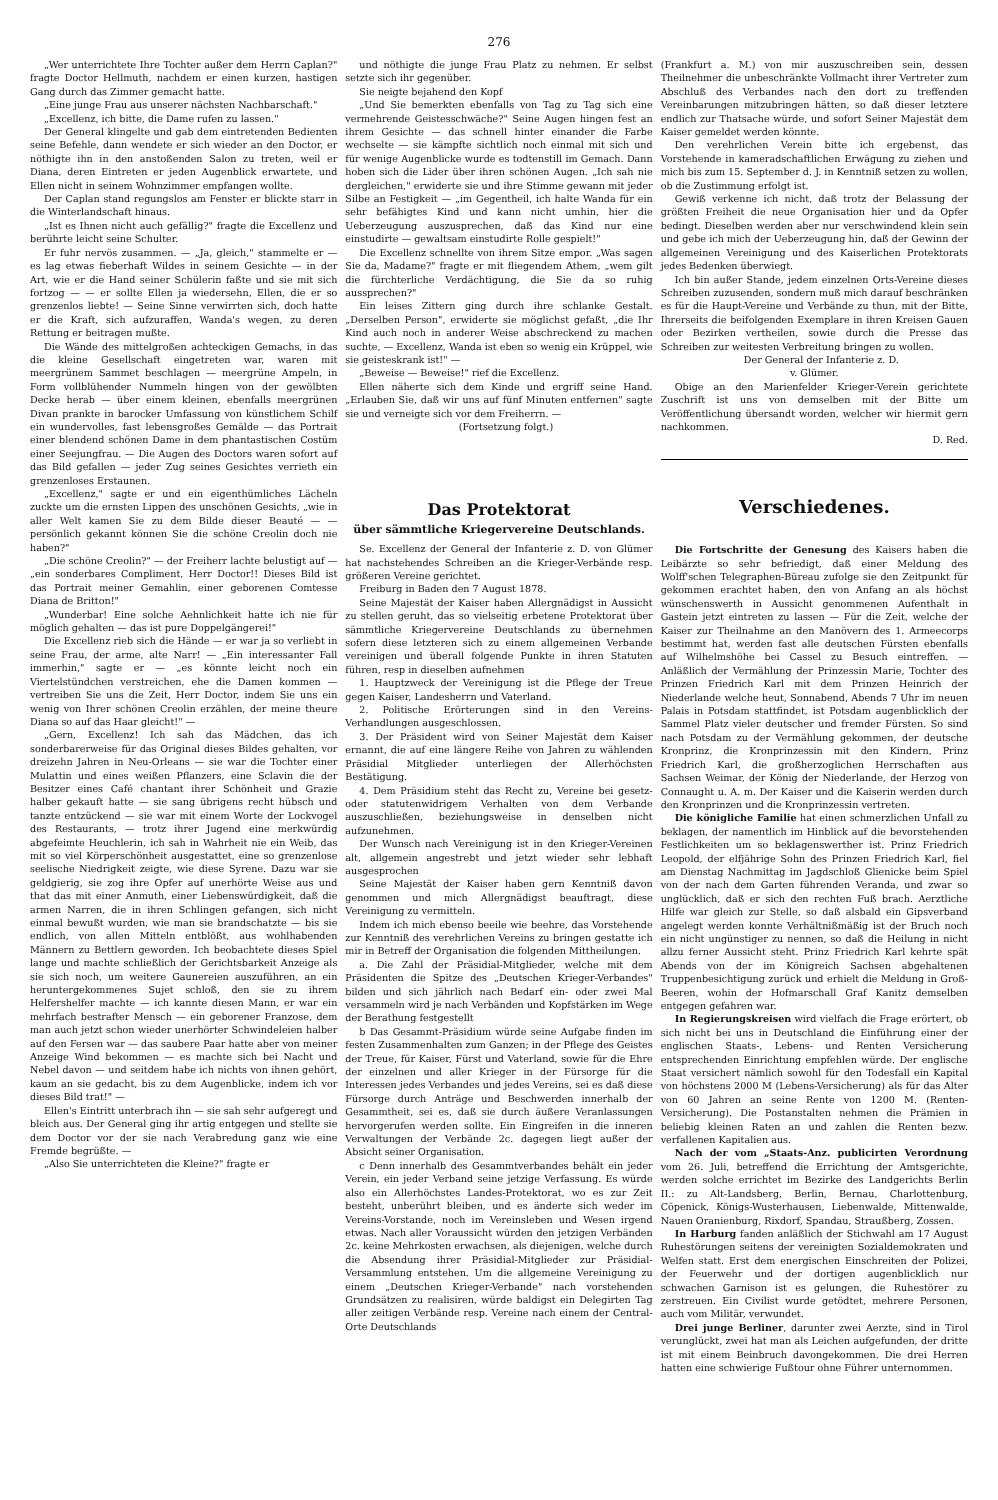276
„Wer unterrichtete Ihre Tochter außer dem Herrn Caplan?" fragte Doctor Hellmuth, nachdem er einen kurzen, hastigen Gang durch das Zimmer gemacht hatte.
„Eine junge Frau aus unserer nächsten Nachbarschaft."
„Excellenz, ich bitte, die Dame rufen zu lassen."
Der General klingelte und gab dem eintretenden Bedienten seine Befehle, dann wendete er sich wieder an den Doctor, er nöthigte ihn in den anstoßenden Salon zu treten, weil er Diana, deren Eintreten er jeden Augenblick erwartete, und Ellen nicht in seinem Wohnzimmer empfangen wollte.
Der Caplan stand regungslos am Fenster er blickte starr in die Winterlandschaft hinaus.
„Ist es Ihnen nicht auch gefällig?" fragte die Excellenz und berührte leicht seine Schulter.
Er fuhr nervös zusammen. — „Ja, gleich," stammelte er — es lag etwas fieberhaft Wildes in seinem Gesichte — in der Art, wie er die Hand seiner Schülerin faßte und sie mit sich fortzog — — er sollte Ellen ja wiedersehn, Ellen, die er so grenzenlos liebte! — Seine Sinne verwirrten sich, doch hatte er die Kraft, sich aufzuraffen, Wanda's wegen, zu deren Rettung er beitragen mußte.
Die Wände des mittelgroßen achteckigen Gemachs, in das die kleine Gesellschaft eingetreten war, waren mit meergrünem Sammet beschlagen — meergrüne Ampeln, in Form vollblühender Nummeln hingen von der gewölbten Decke herab — über einem kleinen, ebenfalls meergrünen Divan prankte in barocker Umfassung von künstlichem Schilf ein wundervolles, fast lebensgroßes Gemälde — das Portrait einer blendend schönen Dame in dem phantastischen Costüm einer Seejungfrau. — Die Augen des Doctors waren sofort auf das Bild gefallen — jeder Zug seines Gesichtes verrieth ein grenzenloses Erstaunen.
„Excellenz," sagte er und ein eigenthümliches Lächeln zuckte um die ernsten Lippen des unschönen Gesichts, „wie in aller Welt kamen Sie zu dem Bilde dieser Beauté — — persönlich gekannt können Sie die schöne Creolin doch nie haben?"
„Die schöne Creolin?" — der Freiherr lachte belustigt auf — „ein sonderbares Compliment, Herr Doctor!! Dieses Bild ist das Portrait meiner Gemahlin, einer geborenen Comtesse Diana de Britton!"
„Wunderbar! Eine solche Aehnlichkeit hatte ich nie für möglich gehalten — das ist pure Doppelgängerei!"
Die Excellenz rieb sich die Hände — er war ja so verliebt in seine Frau, der arme, alte Narr! — „Ein interessanter Fall immerhin," sagte er — „es könnte leicht noch ein Viertelstündchen verstreichen, ehe die Damen kommen — vertreiben Sie uns die Zeit, Herr Doctor, indem Sie uns ein wenig von Ihrer schönen Creolin erzählen, der meine theure Diana so auf das Haar gleicht!" —
„Gern, Excellenz! Ich sah das Mädchen, das ich sonderbarerweise für das Original dieses Bildes gehalten, vor dreizehn Jahren in Neu-Orleans — sie war die Tochter einer Mulattin und eines weißen Pflanzers, eine Sclavin die der Besitzer eines Café chantant ihrer Schönheit und Grazie halber gekauft hatte — sie sang übrigens recht hübsch und tanzte entzückend — sie war mit einem Worte der Lockvogel des Restaurants, — trotz ihrer Jugend eine merkwürdig abgefeimte Heuchlerin, ich sah in Wahrheit nie ein Weib, das mit so viel Körperschönheit ausgestattet, eine so grenzenlose seelische Niedrigkeit zeigte, wie diese Syrene. Dazu war sie geldgierig, sie zog ihre Opfer auf unerhörte Weise aus und that das mit einer Anmuth, einer Liebenswürdigkeit, daß die armen Narren, die in ihren Schlingen gefangen, sich nicht einmal bewußt wurden, wie man sie brandschatzte — bis sie endlich, von allen Mitteln entblößt, aus wohlhabenden Männern zu Bettlern geworden. Ich beobachtete dieses Spiel lange und machte schließlich der Gerichtsbarkeit Anzeige als sie sich noch, um weitere Gaunereien auszuführen, an ein heruntergekommenes Sujet schloß, den sie zu ihrem Helfershelfer machte — ich kannte diesen Mann, er war ein mehrfach bestrafter Mensch — ein geborener Franzose, dem man auch jetzt schon wieder unerhörter Schwindeleien halber auf den Fersen war — das saubere Paar hatte aber von meiner Anzeige Wind bekommen — es machte sich bei Nacht und Nebel davon — und seitdem habe ich nichts von ihnen gehört, kaum an sie gedacht, bis zu dem Augenblicke, indem ich vor dieses Bild trat!" —
Ellen's Eintritt unterbrach ihn — sie sah sehr aufgeregt und bleich aus. Der General ging ihr artig entgegen und stellte sie dem Doctor vor der sie nach Verabredung ganz wie eine Fremde begrüßte. —
„Also Sie unterrichteten die Kleine?" fragte er
und nöthigte die junge Frau Platz zu nehmen. Er selbst setzte sich ihr gegenüber.
Sie neigte bejahend den Kopf
„Und Sie bemerkten ebenfalls von Tag zu Tag sich eine vermehrende Geistesschwäche?" Seine Augen hingen fest an ihrem Gesichte — das schnell hinter einander die Farbe wechselte — sie kämpfte sichtlich noch einmal mit sich und für wenige Augenblicke wurde es todtenstill im Gemach. Dann hoben sich die Lider über ihren schönen Augen. „Ich sah nie dergleichen," erwiderte sie und ihre Stimme gewann mit jeder Silbe an Festigkeit — „im Gegentheil, ich halte Wanda für ein sehr befähigtes Kind und kann nicht umhin, hier die Ueberzeugung auszusprechen, daß das Kind nur eine einstudirte — gewaltsam einstudirte Rolle gespielt!"
Die Excellenz schnellte von ihrem Sitze empor. „Was sagen Sie da, Madame?" fragte er mit fliegendem Athem, „wem gilt die fürchterliche Verdächtigung, die Sie da so ruhig aussprechen?"
Ein leises Zittern ging durch ihre schlanke Gestalt. „Derselben Person", erwiderte sie möglichst gefaßt, „die Ihr Kind auch noch in anderer Weise abschreckend zu machen suchte, — Excellenz, Wanda ist eben so wenig ein Krüppel, wie sie geisteskrank ist!" —
„Beweise — Beweise!" rief die Excellenz.
Ellen näherte sich dem Kinde und ergriff seine Hand. „Erlauben Sie, daß wir uns auf fünf Minuten entfernen" sagte sie und verneigte sich vor dem Freiherrn. —
(Fortsetzung folgt.)
Das Protektorat
über sämmtliche Kriegervereine Deutschlands.
Se. Excellenz der General der Infanterie z. D. von Glümer hat nachstehendes Schreiben an die Krieger-Verbände resp. größeren Vereine gerichtet.
Freiburg in Baden den 7 August 1878.
Seine Majestät der Kaiser haben Allergnädigst in Aussicht zu stellen geruht, das so vielseitig erbetene Protektorat über sämmtliche Kriegervereine Deutschlands zu übernehmen sofern diese letzteren sich zu einem allgemeinen Verbande vereinigen und überall folgende Punkte in ihren Statuten führen, resp in dieselben aufnehmen
1. Hauptzweck der Vereinigung ist die Pflege der Treue gegen Kaiser, Landesherrn und Vaterland.
2. Politische Erörterungen sind in den Vereins-Verhandlungen ausgeschlossen.
3. Der Präsident wird von Seiner Majestät dem Kaiser ernannt, die auf eine längere Reihe von Jahren zu wählenden Präsidial Mitglieder unterliegen der Allerhöchsten Bestätigung.
4. Dem Präsidium steht das Recht zu, Vereine bei gesetz- oder statutenwidrigem Verhalten von dem Verbande auszuschließen, beziehungsweise in denselben nicht aufzunehmen.
Der Wunsch nach Vereinigung ist in den Krieger-Vereinen alt, allgemein angestrebt und jetzt wieder sehr lebhaft ausgesprochen
Seine Majestät der Kaiser haben gern Kenntniß davon genommen und mich Allergnädigst beauftragt, diese Vereinigung zu vermitteln.
Indem ich mich ebenso beeile wie beehre, das Vorstehende zur Kenntniß des verehrlichen Vereins zu bringen gestatte ich mir in Betreff der Organisation die folgenden Mittheilungen.
a. Die Zahl der Präsidial-Mitglieder, welche mit dem Präsidenten die Spitze des „Deutschen Krieger-Verbandes" bilden und sich jährlich nach Bedarf ein- oder zwei Mal versammeln wird je nach Verbänden und Kopfstärken im Wege der Berathung festgestellt
b Das Gesammt-Präsidium würde seine Aufgabe finden im festen Zusammenhalten zum Ganzen; in der Pflege des Geistes der Treue, für Kaiser, Fürst und Vaterland, sowie für die Ehre der einzelnen und aller Krieger in der Fürsorge für die Interessen jedes Verbandes und jedes Vereins, sei es daß diese Fürsorge durch Anträge und Beschwerden innerhalb der Gesammtheit, sei es, daß sie durch äußere Veranlassungen hervorgerufen werden sollte. Ein Eingreifen in die inneren Verwaltungen der Verbände 2c. dagegen liegt außer der Absicht seiner Organisation.
c Denn innerhalb des Gesammtverbandes behält ein jeder Verein, ein jeder Verband seine jetzige Verfassung. Es würde also ein Allerhöchstes Landes-Protektorat, wo es zur Zeit besteht, unberührt bleiben, und es änderte sich weder im Vereins-Vorstande, noch im Vereinsleben und Wesen irgend etwas. Nach aller Voraussicht würden den jetzigen Verbänden 2c. keine Mehrkosten erwachsen, als diejenigen, welche durch die Absendung ihrer Präsidial-Mitglieder zur Präsidial-Versammlung entstehen. Um die allgemeine Vereinigung zu einem „Deutschen Krieger-Verbande" nach vorstehenden Grundsätzen zu realisiren, würde baldigst ein Delegirten Tag aller zeitigen Verbände resp. Vereine nach einem der Central-Orte Deutschlands
(Frankfurt a. M.) von mir auszuschreiben sein, dessen Theilnehmer die unbeschränkte Vollmacht ihrer Vertreter zum Abschluß des Verbandes nach den dort zu treffenden Vereinbarungen mitzubringen hätten, so daß dieser letztere endlich zur Thatsache würde, und sofort Seiner Majestät dem Kaiser gemeldet werden könnte.
Den verehrlichen Verein bitte ich ergebenst, das Vorstehende in kameradschaftlichen Erwägung zu ziehen und mich bis zum 15. September d. J. in Kenntniß setzen zu wollen, ob die Zustimmung erfolgt ist.
Gewiß verkenne ich nicht, daß trotz der Belassung der größten Freiheit die neue Organisation hier und da Opfer bedingt. Dieselben werden aber nur verschwindend klein sein und gebe ich mich der Ueberzeugung hin, daß der Gewinn der allgemeinen Vereinigung und des Kaiserlichen Protektorats jedes Bedenken überwiegt.
Ich bin außer Stande, jedem einzelnen Orts-Vereine dieses Schreiben zuzusenden, sondern muß mich darauf beschränken es für die Haupt-Vereine und Verbände zu thun, mit der Bitte, Ihrerseits die beifolgenden Exemplare in ihren Kreisen Gauen oder Bezirken vertheilen, sowie durch die Presse das Schreiben zur weitesten Verbreitung bringen zu wollen.
Der General der Infanterie z. D.
v. Glümer.
Obige an den Marienfelder Krieger-Verein gerichtete Zuschrift ist uns von demselben mit der Bitte um Veröffentlichung übersandt worden, welcher wir hiermit gern nachkommen.
D. Red.
Verschiedenes.
Die Fortschritte der Genesung des Kaisers haben die Leibärzte so sehr befriedigt, daß einer Meldung des Wolff'schen Telegraphen-Büreau zufolge sie den Zeitpunkt für gekommen erachtet haben, den von Anfang an als höchst wünschenswerth in Aussicht genommenen Aufenthalt in Gastein jetzt eintreten zu lassen — Für die Zeit, welche der Kaiser zur Theilnahme an den Manövern des 1. Armeecorps bestimmt hat, werden fast alle deutschen Fürsten ebenfalls auf Wilhelmshöhe bei Cassel zu Besuch eintreffen. — Anläßlich der Vermählung der Prinzessin Marie, Tochter des Prinzen Friedrich Karl mit dem Prinzen Heinrich der Niederlande welche heut, Sonnabend, Abends 7 Uhr im neuen Palais in Potsdam stattfindet, ist Potsdam augenblicklich der Sammel Platz vieler deutscher und fremder Fürsten. So sind nach Potsdam zu der Vermählung gekommen, der deutsche Kronprinz, die Kronprinzessin mit den Kindern, Prinz Friedrich Karl, die großherzoglichen Herrschaften aus Sachsen Weimar, der König der Niederlande, der Herzog von Connaught u. A. m. Der Kaiser und die Kaiserin werden durch den Kronprinzen und die Kronprinzessin vertreten.
Die königliche Familie hat einen schmerzlichen Unfall zu beklagen, der namentlich im Hinblick auf die bevorstehenden Festlichkeiten um so beklagenswerther ist. Prinz Friedrich Leopold, der elfjährige Sohn des Prinzen Friedrich Karl, fiel am Dienstag Nachmittag im Jagdschloß Glienicke beim Spiel von der nach dem Garten führenden Veranda, und zwar so unglücklich, daß er sich den rechten Fuß brach. Aerztliche Hilfe war gleich zur Stelle, so daß alsbald ein Gipsverband angelegt werden konnte Verhältnißmäßig ist der Bruch noch ein nicht ungünstiger zu nennen, so daß die Heilung in nicht allzu ferner Aussicht steht. Prinz Friedrich Karl kehrte spät Abends von der im Königreich Sachsen abgehaltenen Truppenbesichtigung zurück und erhielt die Meldung in Groß-Beeren, wohin der Hofmarschall Graf Kanitz demselben entgegen gefahren war.
In Regierungskreisen wird vielfach die Frage erörtert, ob sich nicht bei uns in Deutschland die Einführung einer der englischen Staats-, Lebens- und Renten Versicherung entsprechenden Einrichtung empfehlen würde. Der englische Staat versichert nämlich sowohl für den Todesfall ein Kapital von höchstens 2000 M (Lebens-Versicherung) als für das Alter von 60 Jahren an seine Rente von 1200 M. (Renten-Versicherung). Die Postanstalten nehmen die Prämien in beliebig kleinen Raten an und zahlen die Renten bezw. verfallenen Kapitalien aus.
Nach der vom „Staats-Anz. publicirten Verordnung vom 26. Juli, betreffend die Errichtung der Amtsgerichte, werden solche errichtet im Bezirke des Landgerichts Berlin II.: zu Alt-Landsberg, Berlin, Bernau, Charlottenburg, Cöpenick, Königs-Wusterhausen, Liebenwalde, Mittenwalde, Nauen Oranienburg, Rixdorf, Spandau, Straußberg, Zossen.
In Harburg fanden anläßlich der Stichwahl am 17 August Ruhestörungen seitens der vereinigten Sozialdemokraten und Welfen statt. Erst dem energischen Einschreiten der Polizei, der Feuerwehr und der dortigen augenblicklich nur schwachen Garnison ist es gelungen, die Ruhestörer zu zerstreuen. Ein Civilist wurde getödtet, mehrere Personen, auch vom Militär, verwundet.
Drei junge Berliner, darunter zwei Aerzte, sind in Tirol verunglückt, zwei hat man als Leichen aufgefunden, der dritte ist mit einem Beinbruch davongekommen. Die drei Herren hatten eine schwierige Fußtour ohne Führer unternommen.